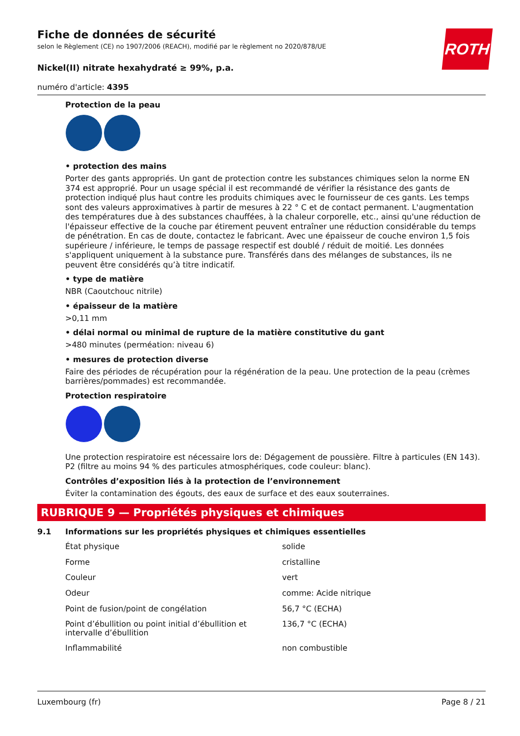ROTH
Fiche de données de sécurité
selon le Règlement (CE) no 1907/2006 (REACH), modifié par le règlement no 2020/878/UE
Nickel(II) nitrate hexahydraté ≥ 99%, p.a.
numéro d'article: 4395
Protection de la peau
• protection des mains
Porter des gants appropriés. Un gant de protection contre les substances chimiques selon la norme EN 374 est approprié. Pour un usage spécial il est recommandé de vérifier la résistance des gants de protection indiqué plus haut contre les produits chimiques avec le fournisseur de ces gants. Les temps sont des valeurs approximatives à partir de mesures à 22 ° C et de contact permanent. L'augmentation des températures due à des substances chauffées, à la chaleur corporelle, etc., ainsi qu'une réduction de l'épaisseur effective de la couche par étirement peuvent entraîner une réduction considérable du temps de pénétration. En cas de doute, contactez le fabricant. Avec une épaisseur de couche environ 1,5 fois supérieure / inférieure, le temps de passage respectif est doublé / réduit de moitié. Les données s'appliquent uniquement à la substance pure. Transférés dans des mélanges de substances, ils ne peuvent être considérés qu’à titre indicatif.
• type de matière
NBR (Caoutchouc nitrile)
• épaisseur de la matière
>0,11 mm
• délai normal ou minimal de rupture de la matière constitutive du gant
>480 minutes (perméation: niveau 6)
• mesures de protection diverse
Faire des périodes de récupération pour la régénération de la peau. Une protection de la peau (crèmes barrières/pommades) est recommandée.
Protection respiratoire
Une protection respiratoire est nécessaire lors de: Dégagement de poussière. Filtre à particules (EN 143). P2 (filtre au moins 94 % des particules atmosphériques, code couleur: blanc).
Contrôles d’exposition liés à la protection de l’environnement
Éviter la contamination des égouts, des eaux de surface et des eaux souterraines.
RUBRIQUE 9 — Propriétés physiques et chimiques
9.1 Informations sur les propriétés physiques et chimiques essentielles
| État physique | solide |
| Forme | cristalline |
| Couleur | vert |
| Odeur | comme: Acide nitrique |
| Point de fusion/point de congélation | 56,7 °C (ECHA) |
| Point d’ébullition ou point initial d’ébullition et intervalle d’ébullition | 136,7 °C (ECHA) |
| Inflammabilité | non combustible |
Luxembourg (fr) Page 8 / 21